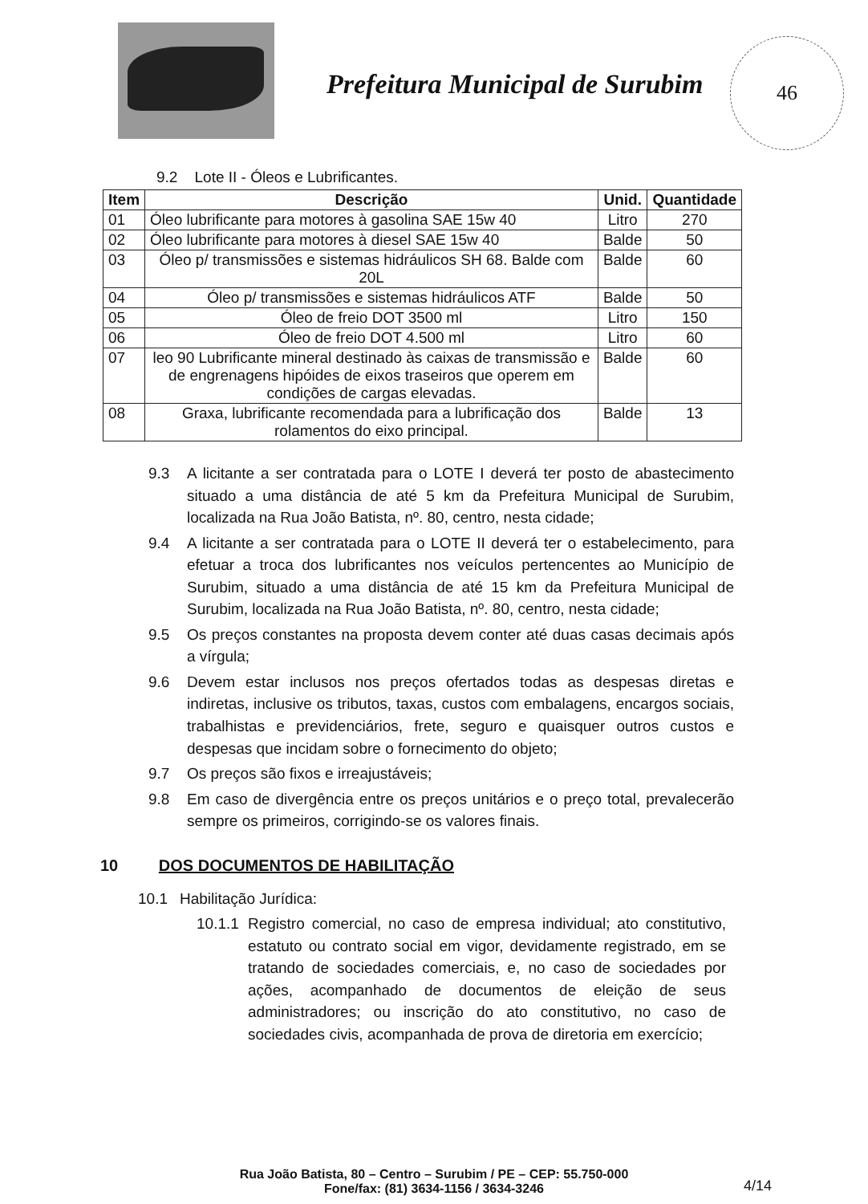Prefeitura Municipal de Surubim
46
9.2 Lote II - Óleos e Lubrificantes.
| Item | Descrição | Unid. | Quantidade |
| --- | --- | --- | --- |
| 01 | Óleo lubrificante para motores à gasolina SAE 15w 40 | Litro | 270 |
| 02 | Óleo lubrificante para motores à diesel SAE 15w 40 | Balde | 50 |
| 03 | Óleo p/ transmissões e sistemas hidráulicos SH 68. Balde com 20L | Balde | 60 |
| 04 | Óleo p/ transmissões e sistemas hidráulicos ATF | Balde | 50 |
| 05 | Óleo de freio DOT 3500 ml | Litro | 150 |
| 06 | Óleo de freio DOT 4.500 ml | Litro | 60 |
| 07 | leo 90 Lubrificante mineral destinado às caixas de transmissão e de engrenagens hipóides de eixos traseiros que operem em condições de cargas elevadas. | Balde | 60 |
| 08 | Graxa, lubrificante recomendada para a lubrificação dos rolamentos do eixo principal. | Balde | 13 |
9.3 A licitante a ser contratada para o LOTE I deverá ter posto de abastecimento situado a uma distância de até 5 km da Prefeitura Municipal de Surubim, localizada na Rua João Batista, nº. 80, centro, nesta cidade;
9.4 A licitante a ser contratada para o LOTE II deverá ter o estabelecimento, para efetuar a troca dos lubrificantes nos veículos pertencentes ao Município de Surubim, situado a uma distância de até 15 km da Prefeitura Municipal de Surubim, localizada na Rua João Batista, nº. 80, centro, nesta cidade;
9.5 Os preços constantes na proposta devem conter até duas casas decimais após a vírgula;
9.6 Devem estar inclusos nos preços ofertados todas as despesas diretas e indiretas, inclusive os tributos, taxas, custos com embalagens, encargos sociais, trabalhistas e previdenciários, frete, seguro e quaisquer outros custos e despesas que incidam sobre o fornecimento do objeto;
9.7 Os preços são fixos e irreajustáveis;
9.8 Em caso de divergência entre os preços unitários e o preço total, prevalecerão sempre os primeiros, corrigindo-se os valores finais.
10 DOS DOCUMENTOS DE HABILITAÇÃO
10.1 Habilitação Jurídica:
10.1.1
Registro comercial, no caso de empresa individual; ato constitutivo, estatuto ou contrato social em vigor, devidamente registrado, em se tratando de sociedades comerciais, e, no caso de sociedades por ações, acompanhado de documentos de eleição de seus administradores; ou inscrição do ato constitutivo, no caso de sociedades civis, acompanhada de prova de diretoria em exercício;
Rua João Batista, 80 – Centro – Surubim / PE – CEP: 55.750-000
Fone/fax: (81) 3634-1156 / 3634-3246
4/14